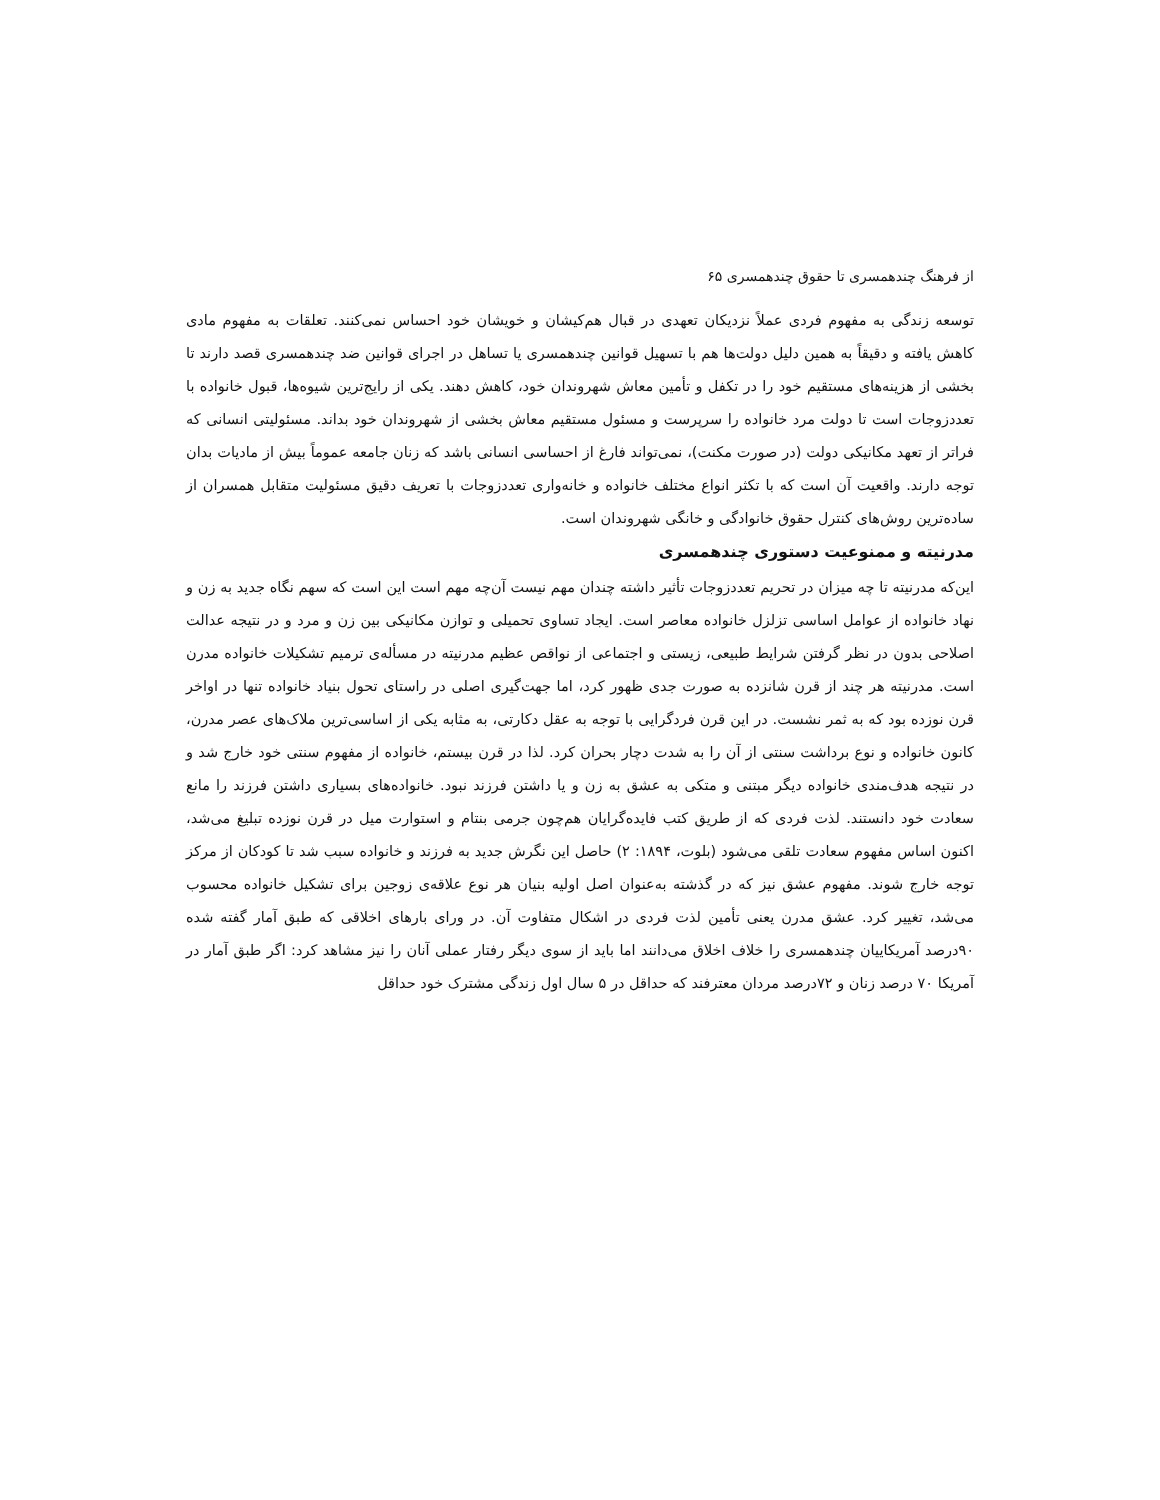از فرهنگ چندهمسری تا حقوق چندهمسری ۶۵
توسعه زندگی به مفهوم فردی عملاً نزدیکان تعهدی در قبال هم‌کیشان و خویشان خود احساس نمی‌کنند. تعلقات به مفهوم مادی کاهش یافته و دقیقاً به همین دلیل دولت‌ها هم با تسهیل قوانین چندهمسری یا تساهل در اجرای قوانین ضد چندهمسری قصد دارند تا بخشی از هزینه‌های مستقیم خود را در تکفل و تأمین معاش شهروندان خود، کاهش دهند. یکی از رایج‌ترین شیوه‌ها، قبول خانواده با تعددزوجات است تا دولت مرد خانواده را سرپرست و مسئول مستقیم معاش بخشی از شهروندان خود بداند. مسئولیتی انسانی که فراتر از تعهد مکانیکی دولت (در صورت مکنت)، نمی‌تواند فارغ از احساسی انسانی باشد که زنان جامعه عموماً بیش از مادیات بدان توجه دارند. واقعیت آن است که با تکثر انواع مختلف خانواده و خانه‌واری تعددزوجات با تعریف دقیق مسئولیت متقابل همسران از ساده‌ترین روش‌های کنترل حقوق خانوادگی و خانگی شهروندان است.
مدرنیته و ممنوعیت دستوری چندهمسری
این‌که مدرنیته تا چه میزان در تحریم تعددزوجات تأثیر داشته چندان مهم نیست آن‌چه مهم است این است که سهم نگاه جدید به زن و نهاد خانواده از عوامل اساسی تزلزل خانواده معاصر است. ایجاد تساوی تحمیلی و توازن مکانیکی بین زن و مرد و در نتیجه عدالت اصلاحی بدون در نظر گرفتن شرایط طبیعی، زیستی و اجتماعی از نواقص عظیم مدرنیته در مسأله‌ی ترمیم تشکیلات خانواده مدرن است. مدرنیته هر چند از قرن شانزده به صورت جدی ظهور کرد، اما جهت‌گیری اصلی در راستای تحول بنیاد خانواده تنها در اواخر قرن نوزده بود که به ثمر نشست. در این قرن فردگرایی با توجه به عقل دکارتی، به مثابه یکی از اساسی‌ترین ملاک‌های عصر مدرن، کانون خانواده و نوع برداشت سنتی از آن را به شدت دچار بحران کرد. لذا در قرن بیستم، خانواده از مفهوم سنتی خود خارج شد و در نتیجه هدف‌مندی خانواده دیگر مبتنی و متکی به عشق به زن و یا داشتن فرزند نبود. خانواده‌های بسیاری داشتن فرزند را مانع سعادت خود دانستند. لذت فردی که از طریق کتب فایده‌گرایان هم‌چون جرمی بنتام و استوارت میل در قرن نوزده تبلیغ می‌شد، اکنون اساس مفهوم سعادت تلقی می‌شود (بلوت، ۱۸۹۴: ۲) حاصل این نگرش جدید به فرزند و خانواده سبب شد تا کودکان از مرکز توجه خارج شوند. مفهوم عشق نیز که در گذشته به‌عنوان اصل اولیه بنیان هر نوع علاقه‌ی زوجین برای تشکیل خانواده محسوب می‌شد، تغییر کرد. عشق مدرن یعنی تأمین لذت فردی در اشکال متفاوت آن. در ورای بارهای اخلاقی که طبق آمار گفته شده ۹۰درصد آمریکاییان چندهمسری را خلاف اخلاق می‌دانند اما باید از سوی دیگر رفتار عملی آنان را نیز مشاهد کرد: اگر طبق آمار در آمریکا ۷۰ درصد زنان و ۷۲درصد مردان معترفند که حداقل در ۵ سال اول زندگی مشترک خود حداقل